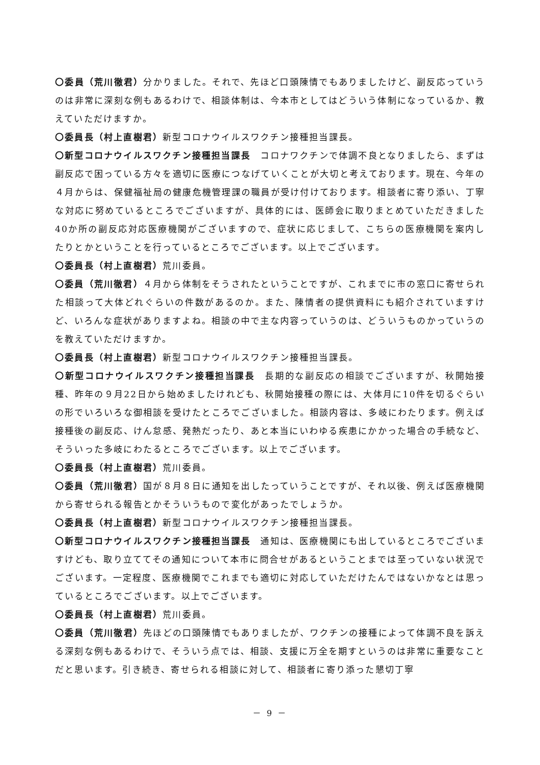〇委員（荒川徹君）分かりました。それで、先ほど口頭陳情でもありましたけど、副反応っていうのは非常に深刻な例もあるわけで、相談体制は、今本市としてはどういう体制になっているか、教えていただけますか。
〇委員長（村上直樹君）新型コロナウイルスワクチン接種担当課長。
〇新型コロナウイルスワクチン接種担当課長　コロナワクチンで体調不良となりましたら、まずは副反応で困っている方々を適切に医療につなげていくことが大切と考えております。現在、今年の４月からは、保健福祉局の健康危機管理課の職員が受け付けております。相談者に寄り添い、丁寧な対応に努めているところでございますが、具体的には、医師会に取りまとめていただきました40か所の副反応対応医療機関がございますので、症状に応じまして、こちらの医療機関を案内したりとかということを行っているところでございます。以上でございます。
〇委員長（村上直樹君）荒川委員。
〇委員（荒川徹君）４月から体制をそうされたということですが、これまでに市の窓口に寄せられた相談って大体どれぐらいの件数があるのか。また、陳情者の提供資料にも紹介されていますけど、いろんな症状がありますよね。相談の中で主な内容っていうのは、どういうものかっていうのを教えていただけますか。
〇委員長（村上直樹君）新型コロナウイルスワクチン接種担当課長。
〇新型コロナウイルスワクチン接種担当課長　長期的な副反応の相談でございますが、秋開始接種、昨年の９月22日から始めましたけれども、秋開始接種の際には、大体月に10件を切るぐらいの形でいろいろな御相談を受けたところでございました。相談内容は、多岐にわたります。例えば接種後の副反応、けん怠感、発熱だったり、あと本当にいわゆる疾患にかかった場合の手続など、そういった多岐にわたるところでございます。以上でございます。
〇委員長（村上直樹君）荒川委員。
〇委員（荒川徹君）国が８月８日に通知を出したっていうことですが、それ以後、例えば医療機関から寄せられる報告とかそういうもので変化があったでしょうか。
〇委員長（村上直樹君）新型コロナウイルスワクチン接種担当課長。
〇新型コロナウイルスワクチン接種担当課長　通知は、医療機関にも出しているところでございますけども、取り立ててその通知について本市に問合せがあるということまでは至っていない状況でございます。一定程度、医療機関でこれまでも適切に対応していただけたんではないかなとは思っているところでございます。以上でございます。
〇委員長（村上直樹君）荒川委員。
〇委員（荒川徹君）先ほどの口頭陳情でもありましたが、ワクチンの接種によって体調不良を訴える深刻な例もあるわけで、そういう点では、相談、支援に万全を期すというのは非常に重要なことだと思います。引き続き、寄せられる相談に対して、相談者に寄り添った懇切丁寧
－ 9 －